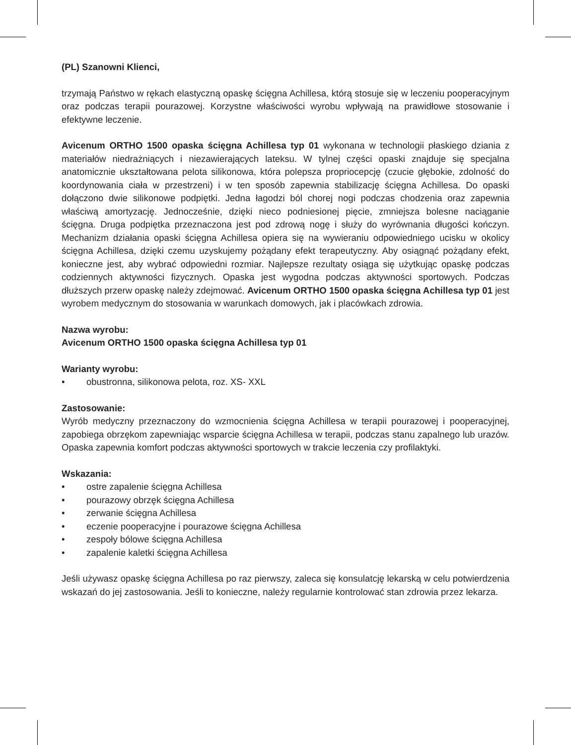(PL) Szanowni Klienci,
trzymają Państwo w rękach elastyczną opaskę ścięgna Achillesa, którą stosuje się w leczeniu pooperacyjnym oraz podczas terapii pourazowej. Korzystne właściwości wyrobu wpływają na prawidłowe stosowanie i efektywne leczenie.
Avicenum ORTHO 1500 opaska ścięgna Achillesa typ 01 wykonana w technologii płaskiego dziania z materiałów niedrażniących i niezawierających lateksu. W tylnej części opaski znajduje się specjalna anatomicznie ukształtowana pelota silikonowa, która polepsza propriocepcję (czucie głębokie, zdolność do koordynowania ciała w przestrzeni) i w ten sposób zapewnia stabilizację ścięgna Achillesa. Do opaski dołączono dwie silikonowe podpiętki. Jedna łagodzi ból chorej nogi podczas chodzenia oraz zapewnia właściwą amortyzację. Jednocześnie, dzięki nieco podniesionej pięcie, zmniejsza bolesne naciąganie ścięgna. Druga podpiętka przeznaczona jest pod zdrową nogę i służy do wyrównania długości kończyn. Mechanizm działania opaski ścięgna Achillesa opiera się na wywieraniu odpowiedniego ucisku w okolicy ścięgna Achillesa, dzięki czemu uzyskujemy pożądany efekt terapeutyczny. Aby osiągnąć pożądany efekt, konieczne jest, aby wybrać odpowiedni rozmiar. Najlepsze rezultaty osiąga się użytkując opaskę podczas codziennych aktywności fizycznych. Opaska jest wygodna podczas aktywności sportowych. Podczas dłuższych przerw opaskę należy zdejmować. Avicenum ORTHO 1500 opaska ścięgna Achillesa typ 01 jest wyrobem medycznym do stosowania w warunkach domowych, jak i placówkach zdrowia.
Nazwa wyrobu:
Avicenum ORTHO 1500 opaska ścięgna Achillesa typ 01
Warianty wyrobu:
• obustronna, silikonowa pelota, roz. XS- XXL
Zastosowanie:
Wyrób medyczny przeznaczony do wzmocnienia ścięgna Achillesa w terapii pourazowej i pooperacyjnej, zapobiega obrzękom zapewniając wsparcie ścięgna Achillesa w terapii, podczas stanu zapalnego lub urazów. Opaska zapewnia komfort podczas aktywności sportowych w trakcie leczenia czy profilaktyki.
Wskazania:
• ostre zapalenie ścięgna Achillesa
• pourazowy obrzęk ścięgna Achillesa
• zerwanie ścięgna Achillesa
• eczenie pooperacyjne i pourazowe ścięgna Achillesa
• zespoły bólowe ścięgna Achillesa
• zapalenie kaletki ścięgna Achillesa
Jeśli używasz opaskę ścięgna Achillesa po raz pierwszy, zaleca się konsulatcję lekarską w celu potwierdzenia wskazań do jej zastosowania. Jeśli to konieczne, należy regularnie kontrolować stan zdrowia przez lekarza.